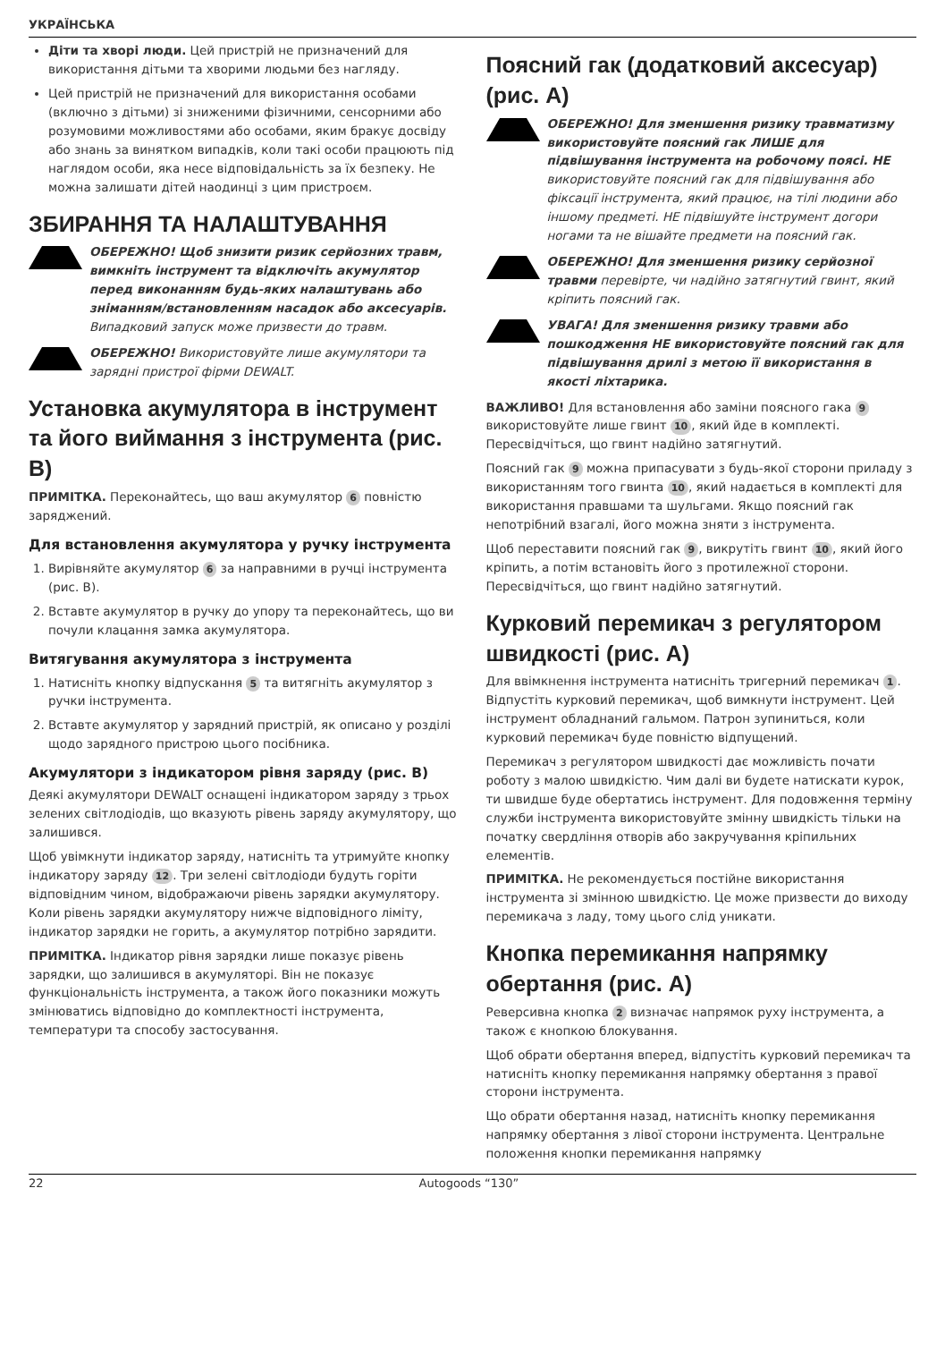УКРАЇНСЬКА
Діти та хворі люди. Цей пристрій не призначений для використання дітьми та хворими людьми без нагляду.
Цей пристрій не призначений для використання особами (включно з дітьми) зі зниженими фізичними, сенсорними або розумовими можливостями або особами, яким бракує досвіду або знань за винятком випадків, коли такі особи працюють під наглядом особи, яка несе відповідальність за їх безпеку. Не можна залишати дітей наодинці з цим пристроєм.
ЗБИРАННЯ ТА НАЛАШТУВАННЯ
ОБЕРЕЖНО! Щоб знизити ризик серйозних травм, вимкніть інструмент та відключіть акумулятор перед виконанням будь-яких налаштувань або зніманням/встановленням насадок або аксесуарів. Випадковий запуск може призвести до травм.
ОБЕРЕЖНО! Використовуйте лише акумулятори та зарядні пристрої фірми DEWALT.
Установка акумулятора в інструмент та його виймання з інструмента (рис. B)
ПРИМІТКА. Переконайтесь, що ваш акумулятор 6 повністю заряджений.
Для встановлення акумулятора у ручку інструмента
1. Вирівняйте акумулятор 6 за направними в ручці інструмента (рис. B).
2. Вставте акумулятор в ручку до упору та переконайтесь, що ви почули клацання замка акумулятора.
Витягування акумулятора з інструмента
1. Натисніть кнопку відпускання 5 та витягніть акумулятор з ручки інструмента.
2. Вставте акумулятор у зарядний пристрій, як описано у розділі щодо зарядного пристрою цього посібника.
Акумулятори з індикатором рівня заряду (рис. B)
Деякі акумулятори DEWALT оснащені індикатором заряду з трьох зелених світлодіодів, що вказують рівень заряду акумулятору, що залишився.
Щоб увімкнути індикатор заряду, натисніть та утримуйте кнопку індикатору заряду 12. Три зелені світлодіоди будуть горіти відповідним чином, відображаючи рівень зарядки акумулятору. Коли рівень зарядки акумулятору нижче відповідного ліміту, індикатор зарядки не горить, а акумулятор потрібно зарядити.
ПРИМІТКА. Індикатор рівня зарядки лише показує рівень зарядки, що залишився в акумуляторі. Він не показує функціональність інструмента, а також його показники можуть змінюватись відповідно до комплектності інструмента, температури та способу застосування.
Поясний гак (додатковий аксесуар) (рис. A)
ОБЕРЕЖНО! Для зменшення ризику травматизму використовуйте поясний гак ЛИШЕ для підвішування інструмента на робочому поясі. НЕ використовуйте поясний гак для підвішування або фіксації інструмента, який працює, на тілі людини або іншому предметі. НЕ підвішуйте інструмент догори ногами та не вішайте предмети на поясний гак.
ОБЕРЕЖНО! Для зменшення ризику серйозної травми перевірте, чи надійно затягнутий гвинт, який кріпить поясний гак.
УВАГА! Для зменшення ризику травми або пошкодження НЕ використовуйте поясний гак для підвішування дрилі з метою її використання в якості ліхтарика.
ВАЖЛИВО! Для встановлення або заміни поясного гака 9 використовуйте лише гвинт 10, який йде в комплекті. Пересвідчіться, що гвинт надійно затягнутий.
Поясний гак 9 можна припасувати з будь-якої сторони приладу з використанням того гвинта 10, який надається в комплекті для використання правшами та шульгами. Якщо поясний гак непотрібний взагалі, його можна зняти з інструмента.
Щоб переставити поясний гак 9, викрутіть гвинт 10, який його кріпить, а потім встановіть його з протилежної сторони. Пересвідчіться, що гвинт надійно затягнутий.
Курковий перемикач з регулятором швидкості (рис. A)
Для ввімкнення інструмента натисніть тригерний перемикач 1. Відпустіть курковий перемикач, щоб вимкнути інструмент. Цей інструмент обладнаний гальмом. Патрон зупиниться, коли курковий перемикач буде повністю відпущений.
Перемикач з регулятором швидкості дає можливість почати роботу з малою швидкістю. Чим далі ви будете натискати курок, ти швидше буде обертатись інструмент. Для подовження терміну служби інструмента використовуйте змінну швидкість тільки на початку свердління отворів або закручування кріпильних елементів.
ПРИМІТКА. Не рекомендується постійне використання інструмента зі змінною швидкістю. Це може призвести до виходу перемикача з ладу, тому цього слід уникати.
Кнопка перемикання напрямку обертання (рис. A)
Реверсивна кнопка 2 визначає напрямок руху інструмента, а також є кнопкою блокування.
Щоб обрати обертання вперед, відпустіть курковий перемикач та натисніть кнопку перемикання напрямку обертання з правої сторони інструмента.
Що обрати обертання назад, натисніть кнопку перемикання напрямку обертання з лівої сторони інструмента. Центральне положення кнопки перемикання напрямку
22 Autogoods “130”